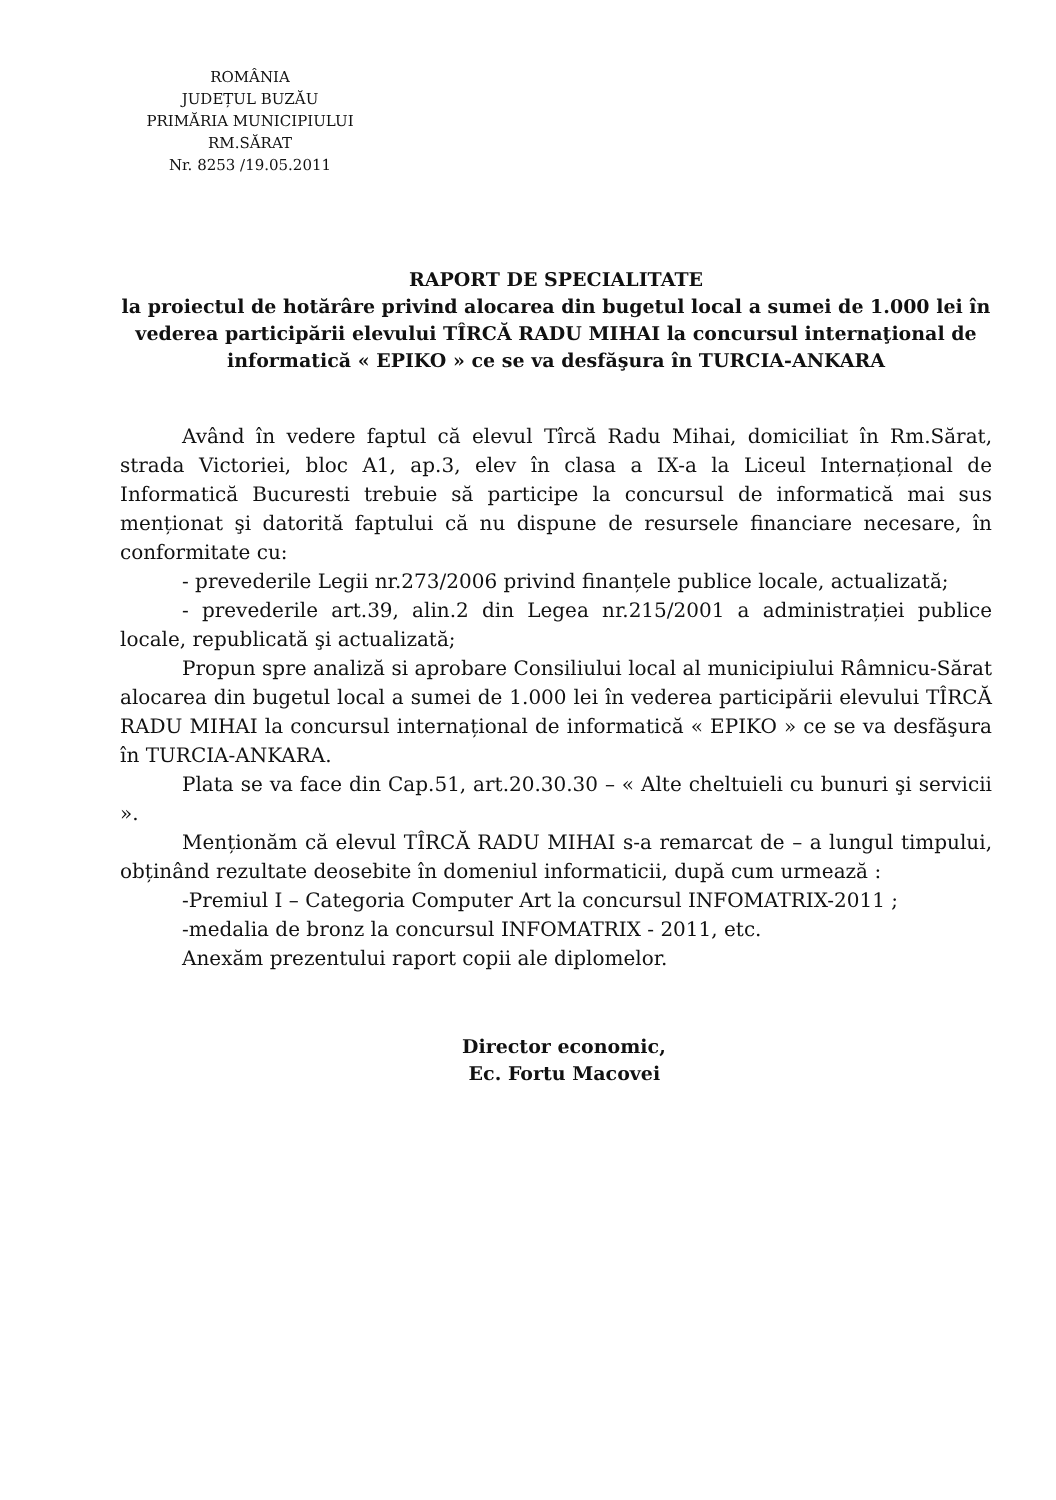ROMÂNIA
JUDEȚUL BUZĂU
PRIMĂRIA MUNICIPIULUI
RM.SĂRAT
Nr. 8253 /19.05.2011
RAPORT DE SPECIALITATE
la proiectul de hotărâre privind alocarea din bugetul local a sumei de 1.000 lei în vederea participării elevului TÎRCĂ RADU MIHAI la concursul internaţional de informatică « EPIKO » ce se va desfăşura în TURCIA-ANKARA
Având în vedere faptul că elevul Tîrcă Radu Mihai, domiciliat în Rm.Sărat, strada Victoriei, bloc A1, ap.3, elev în clasa a IX-a la Liceul Internațional de Informatică Bucuresti trebuie să participe la concursul de informatică mai sus menționat şi datorită faptului că nu dispune de resursele financiare necesare, în conformitate cu:
- prevederile Legii nr.273/2006 privind finanțele publice locale, actualizată;
- prevederile art.39, alin.2 din Legea nr.215/2001 a administrației publice locale, republicată şi actualizată;
Propun spre analiză si aprobare Consiliului local al municipiului Râmnicu-Sărat alocarea din bugetul local a sumei de 1.000 lei în vederea participării elevului TÎRCĂ RADU MIHAI la concursul internațional de informatică « EPIKO » ce se va desfăşura în TURCIA-ANKARA.
Plata se va face din Cap.51, art.20.30.30 – « Alte cheltuieli cu bunuri şi servicii ».
Menționăm că elevul TÎRCĂ RADU MIHAI s-a remarcat de – a lungul timpului, obținând rezultate deosebite în domeniul informaticii, după cum urmează :
-Premiul I – Categoria Computer Art la concursul INFOMATRIX-2011 ;
-medalia de bronz la concursul INFOMATRIX - 2011, etc.
Anexăm prezentului raport copii ale diplomelor.
Director economic,
Ec. Fortu Macovei